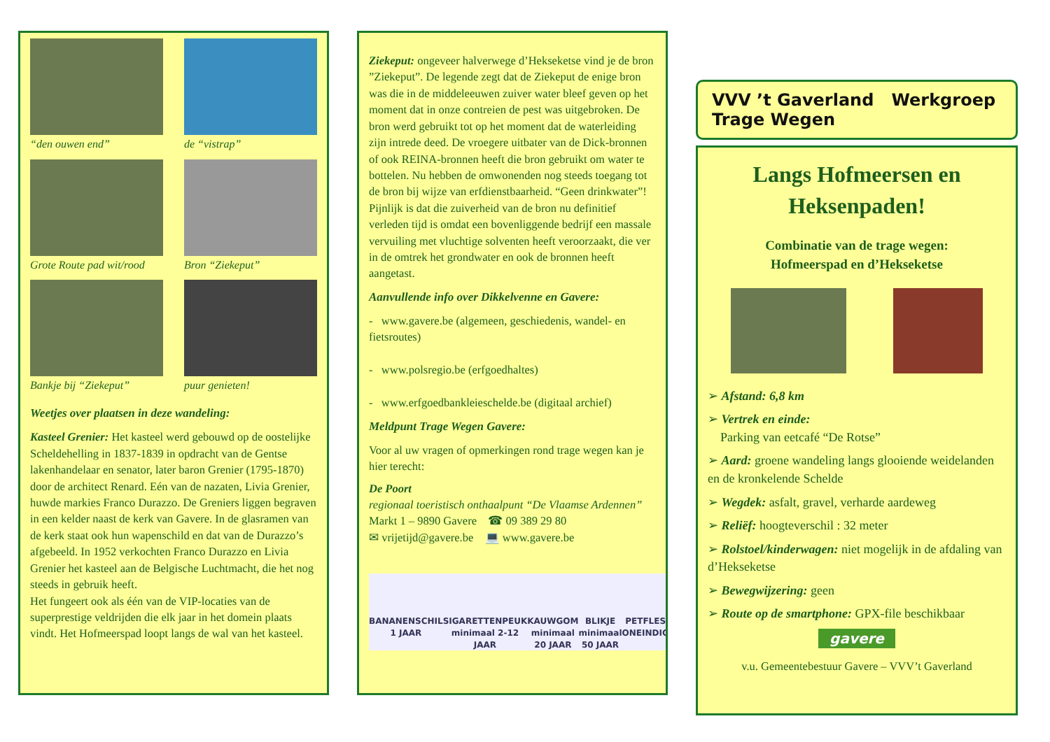“den ouwen end”
de “vistrap”
Grote Route pad wit/rood
Bron “Ziekeput”
Bankje bij “Ziekeput”
puur genieten!
Weetjes over plaatsen in deze wandeling:
Kasteel Grenier: Het kasteel werd gebouwd op de oostelijke Scheldehelling in 1837-1839 in opdracht van de Gentse lakenhandelaar en senator, later baron Grenier (1795-1870) door de architect Renard. Eén van de nazaten, Livia Grenier, huwde markies Franco Durazzo. De Greniers liggen begraven in een kelder naast de kerk van Gavere. In de glasramen van de kerk staat ook hun wapenschild en dat van de Durazzo’s afgebeeld. In 1952 verkochten Franco Durazzo en Livia Grenier het kasteel aan de Belgische Luchtmacht, die het nog steeds in gebruik heeft.
Het fungeert ook als één van de VIP-locaties van de superprestige veldrijden die elk jaar in het domein plaats vindt. Het Hofmeerspad loopt langs de wal van het kasteel.
Ziekeput: ongeveer halverwege d’Hekseketse vind je de bron ”Ziekeput”. De legende zegt dat de Ziekeput de enige bron was die in de middeleeuwen zuiver water bleef geven op het moment dat in onze contreien de pest was uitgebroken. De bron werd gebruikt tot op het moment dat de waterleiding zijn intrede deed. De vroegere uitbater van de Dick-bronnen of ook REINA-bronnen heeft die bron gebruikt om water te bottelen. Nu hebben de omwonenden nog steeds toegang tot de bron bij wijze van erfdienstbaarheid. “Geen drinkwater”! Pijnlijk is dat die zuiverheid van de bron nu definitief verleden tijd is omdat een bovenliggende bedrijf een massale vervuiling met vluchtige solventen heeft veroorzaakt, die ver in de omtrek het grondwater en ook de bronnen heeft aangetast.
Aanvullende info over Dikkelvenne en Gavere:
- www.gavere.be (algemeen, geschiedenis, wandel- en fietsroutes)
- www.polsregio.be (erfgoedhaltes)
- www.erfgoedbankleieschelde.be (digitaal archief)
Meldpunt Trage Wegen Gavere:
Voor al uw vragen of opmerkingen rond trage wegen kan je hier terecht:
De Poort
regionaal toeristisch onthaalpunt “De Vlaamse Ardennen”
Markt 1 – 9890 Gavere ☎ 09 389 29 80
✉ vrijetijd@gavere.be 💻 www.gavere.be
BANANENSCHIL 1 JAAR SIGARETTENPEUK minimaal 2-12 JAAR
KAUWGOM minimaal 20 JAAR BLIKJE minimaal 50 JAAR PETFLES ONEINDIG
VVV ’t Gaverland Werkgroep Trage Wegen
Langs Hofmeersen en Heksenpaden!
Combinatie van de trage wegen:
Hofmeerspad en d’Hekseketse
➢ Afstand: 6,8 km
➢ Vertrek en einde:
Parking van eetcafé “De Rotse”
➢ Aard: groene wandeling langs glooiende weidelanden en de kronkelende Schelde
➢ Wegdek: asfalt, gravel, verharde aardeweg
➢ Reliëf: hoogteverschil : 32 meter
➢ Rolstoel/kinderwagen: niet mogelijk in de afdaling van d’Hekseketse
➢ Bewegwijzering: geen
➢ Route op de smartphone: GPX-file beschikbaar
gavere
v.u. Gemeentebestuur Gavere – VVV’t Gaverland